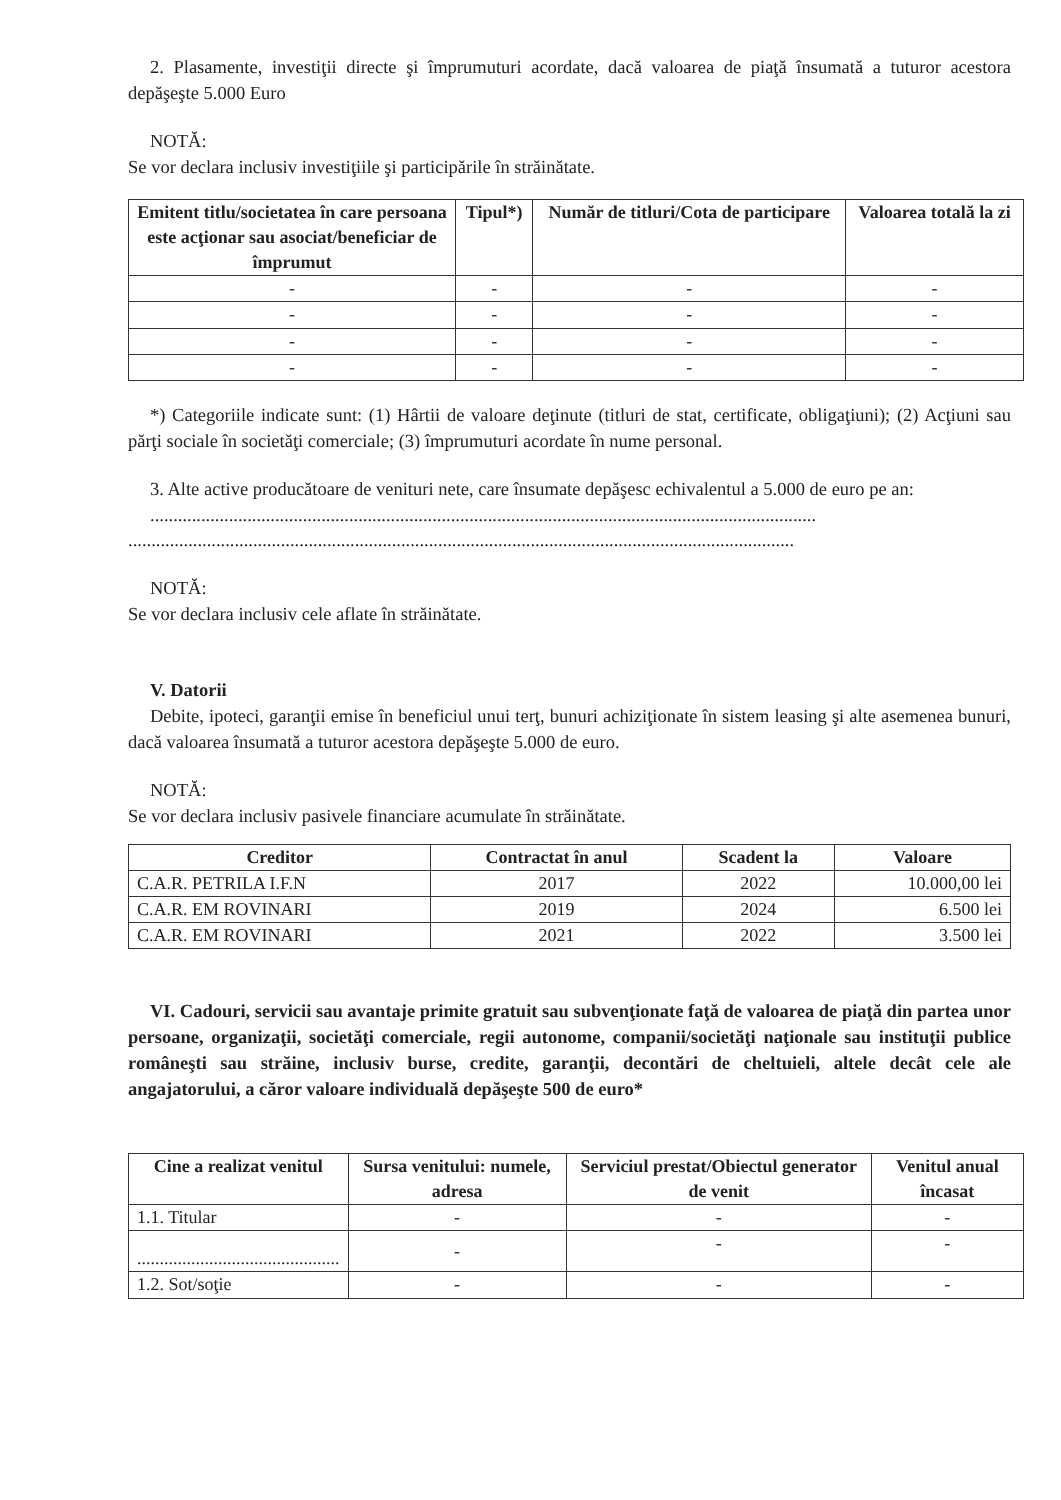2. Plasamente, investiţii directe şi împrumuturi acordate, dacă valoarea de piaţă însumată a tuturor acestora depăşeşte 5.000 Euro
NOTĂ:
Se vor declara inclusiv investiţiile şi participările în străinătate.
| Emitent titlu/societatea în care persoana este acţionar sau asociat/beneficiar de împrumut | Tipul*) | Număr de titluri/Cota de participare | Valoarea totală la zi |
| --- | --- | --- | --- |
| - | - | - | - |
| - | - | - | - |
| - | - | - | - |
| - | - | - | - |
*) Categoriile indicate sunt: (1) Hârtii de valoare deţinute (titluri de stat, certificate, obligaţiuni); (2) Acţiuni sau părţi sociale în societăţi comerciale; (3) împrumuturi acordate în nume personal.
3. Alte active producătoare de venituri nete, care însumate depăşesc echivalentul a 5.000 de euro pe an:
................................................................................................................................................
................................................................................................................................................
NOTĂ:
Se vor declara inclusiv cele aflate în străinătate.
V. Datorii
Debite, ipoteci, garanţii emise în beneficiul unui terţ, bunuri achiziţionate în sistem leasing şi alte asemenea bunuri, dacă valoarea însumată a tuturor acestora depăşeşte 5.000 de euro.
NOTĂ:
Se vor declara inclusiv pasivele financiare acumulate în străinătate.
| Creditor | Contractat în anul | Scadent la | Valoare |
| --- | --- | --- | --- |
| C.A.R. PETRILA I.F.N | 2017 | 2022 | 10.000,00 lei |
| C.A.R. EM ROVINARI | 2019 | 2024 | 6.500 lei |
| C.A.R. EM ROVINARI | 2021 | 2022 | 3.500 lei |
VI. Cadouri, servicii sau avantaje primite gratuit sau subvenţionate faţă de valoarea de piaţă din partea unor persoane, organizaţii, societăţi comerciale, regii autonome, companii/societăţi naţionale sau instituţii publice româneşti sau străine, inclusiv burse, credite, garanţii, decontări de cheltuieli, altele decât cele ale angajatorului, a căror valoare individuală depăşeşte 500 de euro*
| Cine a realizat venitul | Sursa venitului: numele, adresa | Serviciul prestat/Obiectul generator de venit | Venitul anual încasat |
| --- | --- | --- | --- |
| 1.1. Titular | - | - | - |
| ............................................. | - | - | - |
| 1.2. Sot/soţie | - | - | - |